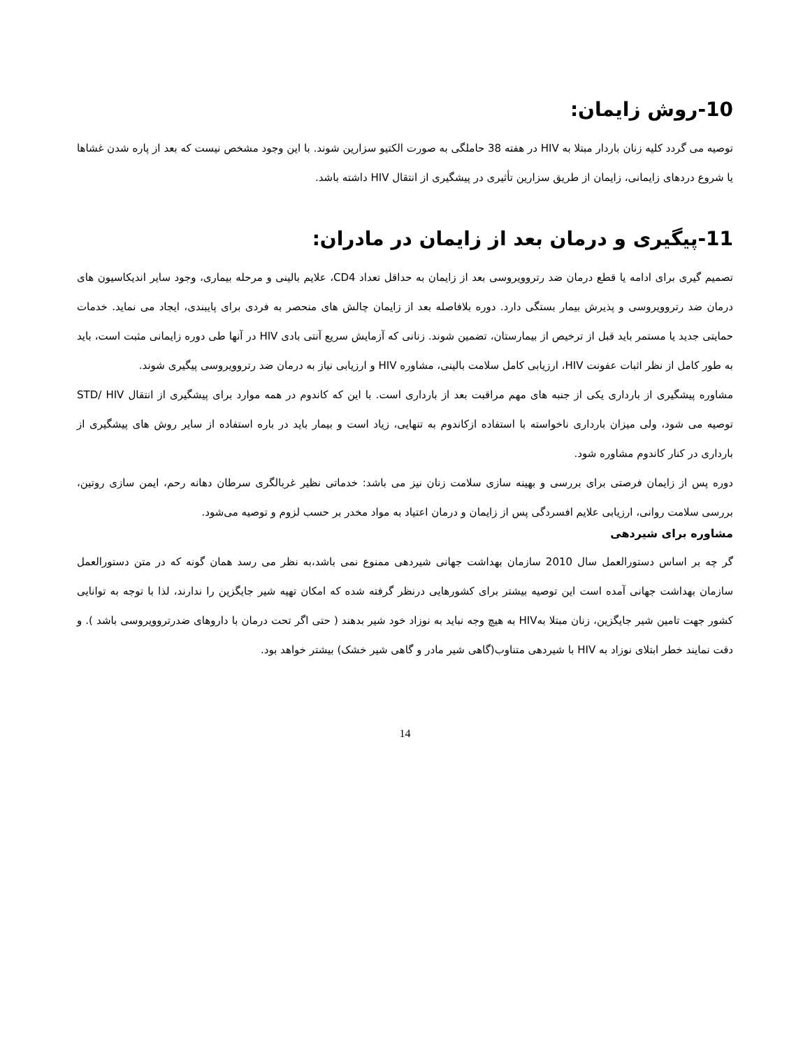10-روش زایمان:
توصیه می گردد کلیه زنان باردار مبتلا به HIV در هفته 38 حاملگی به صورت الکتیو سزارین شوند. با این وجود مشخص نیست که بعد از پاره شدن غشاها یا شروع دردهای زایمانی، زایمان از طریق سزارین تأثیری در پیشگیری از انتقال HIV داشته باشد.
11-پیگیری و درمان بعد از زایمان در مادران:
تصمیم گیری برای ادامه یا قطع درمان ضد رتروویروسی بعد از زایمان به حداقل تعداد CD4، علایم بالینی و مرحله بیماری، وجود سایر اندیکاسیون های درمان ضد رتروویروسی و پذیرش بیمار بستگی دارد. دوره بلافاصله بعد از زایمان چالش های منحصر به فردی برای پایبندی، ایجاد می نماید. خدمات حمایتی جدید یا مستمر باید قبل از ترخیص از بیمارستان، تضمین شوند. زنانی که آزمایش سریع آنتی بادی HIV در آنها طی دوره زایمانی مثبت است، باید به طور کامل از نظر اثبات عفونت HIV، ارزیابی کامل سلامت بالینی، مشاوره HIV و ارزیابی نیاز به درمان ضد رتروویروسی پیگیری شوند.
مشاوره پیشگیری از بارداری یکی از جنبه های مهم مراقبت بعد از بارداری است. با این که کاندوم در همه موارد برای پیشگیری از انتقال STD/ HIV توصیه می شود، ولی میزان بارداری ناخواسته با استفاده ازکاندوم به تنهایی، زیاد است و بیمار باید در باره استفاده از سایر روش های پیشگیری از بارداری در کنار کاندوم مشاوره شود.
دوره پس از زایمان فرصتی برای بررسی و بهینه سازی سلامت زنان نیز می باشد: خدماتی نظیر غربالگری سرطان دهانه رحم، ایمن سازی روتین، بررسی سلامت روانی، ارزیابی علایم افسردگی پس از زایمان و درمان اعتیاد به مواد مخدر بر حسب لزوم و توصیه می‌شود.
مشاوره برای شیردهی
گر چه بر اساس دستورالعمل سال 2010 سازمان بهداشت جهانی شیردهی ممنوع نمی باشد،به نظر می رسد همان گونه که در متن دستورالعمل سازمان بهداشت جهانی آمده است این توصیه بیشتر برای کشورهایی درنظر گرفته شده که امکان تهیه شیر جایگزین را ندارند، لذا با توجه به توانایی کشور جهت تامین شیر جایگزین، زنان مبتلا بهHIV به هیچ وجه نباید به نوزاد خود شیر بدهند ( حتی اگر تحت درمان با داروهای ضدرتروویروسی باشد ). و دقت نمایند خطر ابتلای نوزاد به HIV با شیردهی متناوب(گاهی شیر مادر و گاهی شیر خشک) بیشتر خواهد بود.
14